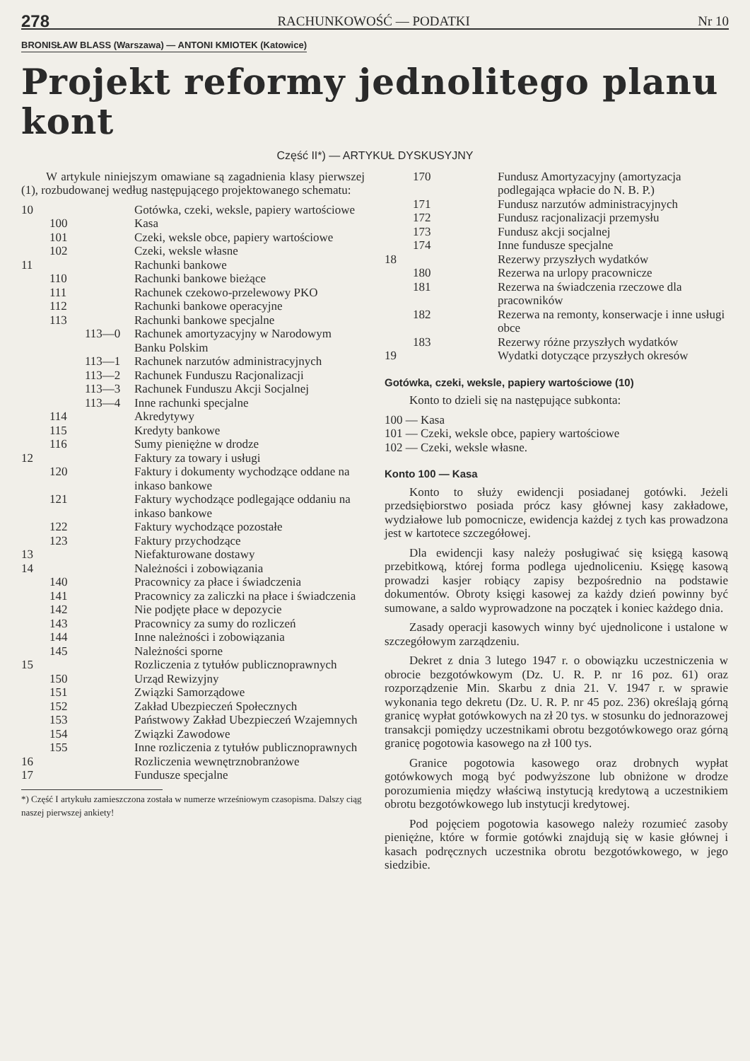278 RACHUNKOWOŚĆ — PODATKI Nr 10
BRONISŁAW BLASS (Warszawa) — ANTONI KMIOTEK (Katowice)
Projekt reformy jednolitego planu kont
Część II*) — ARTYKUŁ DYSKUSYJNY
W artykule niniejszym omawiane są zagadnienia klasy pierwszej (1), rozbudowanej według następującego projektowanego schematu:
| 10 | | | Gotówka, czeki, weksle, papiery wartościowe |
| | 100 | | Kasa |
| | 101 | | Czeki, weksle obce, papiery wartościowe |
| | 102 | | Czeki, weksle własne |
| 11 | | | Rachunki bankowe |
| | 110 | | Rachunki bankowe bieżące |
| | 111 | | Rachunek czekowo-przelewowy PKO |
| | 112 | | Rachunki bankowe operacyjne |
| | 113 | | Rachunki bankowe specjalne |
| | | 113—0 | Rachunek amortyzacyjny w Narodowym Banku Polskim |
| | | 113—1 | Rachunek narzutów administracyjnych |
| | | 113—2 | Rachunek Funduszu Racjonalizacji |
| | | 113—3 | Rachunek Funduszu Akcji Socjalnej |
| | | 113—4 | Inne rachunki specjalne |
| | 114 | | Akredytywy |
| | 115 | | Kredyty bankowe |
| | 116 | | Sumy pieniężne w drodze |
| 12 | | | Faktury za towary i usługi |
| | 120 | | Faktury i dokumenty wychodzące oddane na inkaso bankowe |
| | 121 | | Faktury wychodzące podlegające oddaniu na inkaso bankowe |
| | 122 | | Faktury wychodzące pozostałe |
| | 123 | | Faktury przychodzące |
| 13 | | | Niefakturowane dostawy |
| 14 | | | Należności i zobowiązania |
| | 140 | | Pracownicy za płace i świadczenia |
| | 141 | | Pracownicy za zaliczki na płace i świadczenia |
| | 142 | | Nie podjęte płace w depozycie |
| | 143 | | Pracownicy za sumy do rozliczeń |
| | 144 | | Inne należności i zobowiązania |
| | 145 | | Należności sporne |
| 15 | | | Rozliczenia z tytułów publicznoprawnych |
| | 150 | | Urząd Rewizyjny |
| | 151 | | Związki Samorządowe |
| | 152 | | Zakład Ubezpieczeń Społecznych |
| | 153 | | Państwowy Zakład Ubezpieczeń Wzajemnych |
| | 154 | | Związki Zawodowe |
| | 155 | | Inne rozliczenia z tytułów publicznoprawnych |
| 16 | | | Rozliczenia wewnętrznobranżowe |
| 17 | | | Fundusze specjalne |
*) Część I artykułu zamieszczona została w numerze wrześniowym czasopisma. Dalszy ciąg naszej pierwszej ankiety!
| | 170 | | Fundusz Amortyzacyjny (amortyzacja podlegająca wpłacie do N. B. P.) |
| | 171 | | Fundusz narzutów administracyjnych |
| | 172 | | Fundusz racjonalizacji przemysłu |
| | 173 | | Fundusz akcji socjalnej |
| | 174 | | Inne fundusze specjalne |
| 18 | | | Rezerwy przyszłych wydatków |
| | 180 | | Rezerwa na urlopy pracownicze |
| | 181 | | Rezerwa na świadczenia rzeczowe dla pracowników |
| | 182 | | Rezerwa na remonty, konserwacje i inne usługi obce |
| | 183 | | Rezerwy różne przyszłych wydatków |
| 19 | | | Wydatki dotyczące przyszłych okresów |
Gotówka, czeki, weksle, papiery wartościowe (10)
Konto to dzieli się na następujące subkonta:
100 — Kasa
101 — Czeki, weksle obce, papiery wartościowe
102 — Czeki, weksle własne.
Konto 100 — Kasa
Konto to służy ewidencji posiadanej gotówki. Jeżeli przedsiębiorstwo posiada prócz kasy głównej kasy zakładowe, wydziałowe lub pomocnicze, ewidencja każdej z tych kas prowadzona jest w kartotece szczegółowej.
Dla ewidencji kasy należy posługiwać się księgą kasową przebitkową, której forma podlega ujednoliceniu. Księgę kasową prowadzi kasjer robiący zapisy bezpośrednio na podstawie dokumentów. Obroty księgi kasowej za każdy dzień powinny być sumowane, a saldo wyprowadzone na początek i koniec każdego dnia.
Zasady operacji kasowych winny być ujednolicone i ustalone w szczegółowym zarządzeniu.
Dekret z dnia 3 lutego 1947 r. o obowiązku uczestniczenia w obrocie bezgotówkowym (Dz. U. R. P. nr 16 poz. 61) oraz rozporządzenie Min. Skarbu z dnia 21. V. 1947 r. w sprawie wykonania tego dekretu (Dz. U. R. P. nr 45 poz. 236) określają górną granicę wypłat gotówkowych na zł 20 tys. w stosunku do jednorazowej transakcji pomiędzy uczestnikami obrotu bezgotówkowego oraz górną granicę pogotowia kasowego na zł 100 tys.
Granice pogotowia kasowego oraz drobnych wypłat gotówkowych mogą być podwyższone lub obniżone w drodze porozumienia między właściwą instytucją kredytową a uczestnikiem obrotu bezgotówkowego lub instytucji kredytowej.
Pod pojęciem pogotowia kasowego należy rozumieć zasoby pieniężne, które w formie gotówki znajdują się w kasie głównej i kasach podręcznych uczestnika obrotu bezgotówkowego, w jego siedzibie.